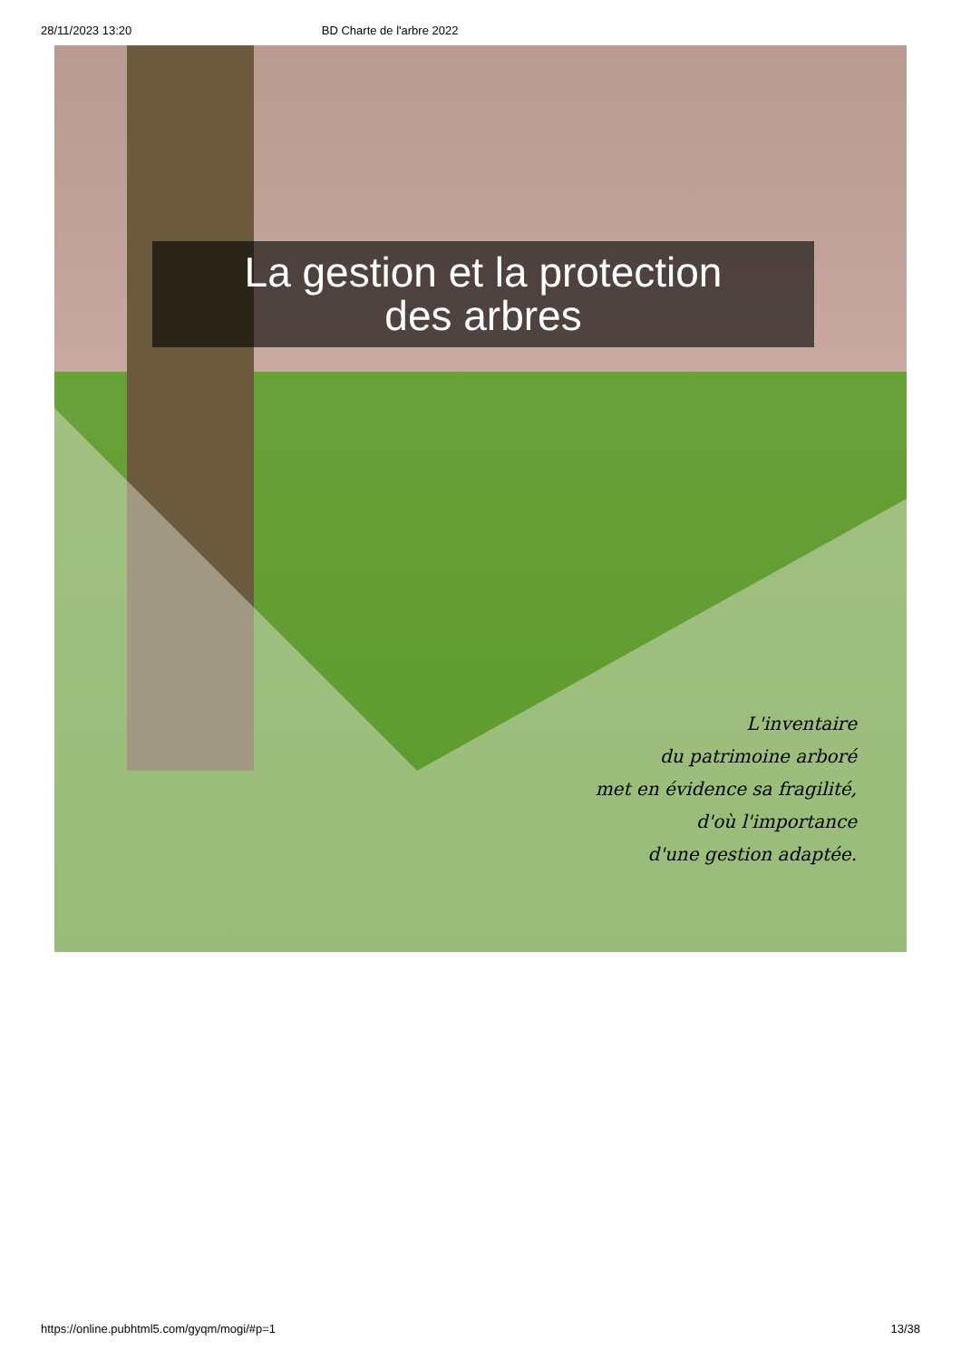28/11/2023 13:20 BD Charte de l'arbre 2022
La gestion et la protection
des arbres
L'inventaire
du patrimoine arboré
met en évidence sa fragilité,
d'où l'importance
d'une gestion adaptée.
https://online.pubhtml5.com/gyqm/mogi/#p=1 13/38